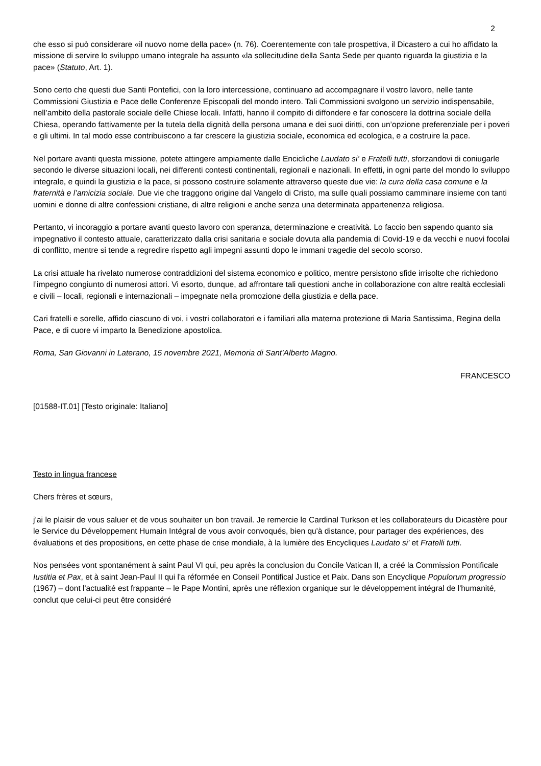2
che esso si può considerare «il nuovo nome della pace» (n. 76). Coerentemente con tale prospettiva, il Dicastero a cui ho affidato la missione di servire lo sviluppo umano integrale ha assunto «la sollecitudine della Santa Sede per quanto riguarda la giustizia e la pace» (Statuto, Art. 1).
Sono certo che questi due Santi Pontefici, con la loro intercessione, continuano ad accompagnare il vostro lavoro, nelle tante Commissioni Giustizia e Pace delle Conferenze Episcopali del mondo intero. Tali Commissioni svolgono un servizio indispensabile, nell’ambito della pastorale sociale delle Chiese locali. Infatti, hanno il compito di diffondere e far conoscere la dottrina sociale della Chiesa, operando fattivamente per la tutela della dignità della persona umana e dei suoi diritti, con un’opzione preferenziale per i poveri e gli ultimi. In tal modo esse contribuiscono a far crescere la giustizia sociale, economica ed ecologica, e a costruire la pace.
Nel portare avanti questa missione, potete attingere ampiamente dalle Encicliche Laudato si’ e Fratelli tutti, sforzandovi di coniugarle secondo le diverse situazioni locali, nei differenti contesti continentali, regionali e nazionali. In effetti, in ogni parte del mondo lo sviluppo integrale, e quindi la giustizia e la pace, si possono costruire solamente attraverso queste due vie: la cura della casa comune e la fraternità e l’amicizia sociale. Due vie che traggono origine dal Vangelo di Cristo, ma sulle quali possiamo camminare insieme con tanti uomini e donne di altre confessioni cristiane, di altre religioni e anche senza una determinata appartenenza religiosa.
Pertanto, vi incoraggio a portare avanti questo lavoro con speranza, determinazione e creatività. Lo faccio ben sapendo quanto sia impegnativo il contesto attuale, caratterizzato dalla crisi sanitaria e sociale dovuta alla pandemia di Covid-19 e da vecchi e nuovi focolai di conflitto, mentre si tende a regredire rispetto agli impegni assunti dopo le immani tragedie del secolo scorso.
La crisi attuale ha rivelato numerose contraddizioni del sistema economico e politico, mentre persistono sfide irrisolte che richiedono l’impegno congiunto di numerosi attori. Vi esorto, dunque, ad affrontare tali questioni anche in collaborazione con altre realtà ecclesiali e civili – locali, regionali e internazionali – impegnate nella promozione della giustizia e della pace.
Cari fratelli e sorelle, affido ciascuno di voi, i vostri collaboratori e i familiari alla materna protezione di Maria Santissima, Regina della Pace, e di cuore vi imparto la Benedizione apostolica.
Roma, San Giovanni in Laterano, 15 novembre 2021, Memoria di Sant’Alberto Magno.
FRANCESCO
[01588-IT.01] [Testo originale: Italiano]
Testo in lingua francese
Chers frères et sœurs,
j’ai le plaisir de vous saluer et de vous souhaiter un bon travail. Je remercie le Cardinal Turkson et les collaborateurs du Dicastère pour le Service du Développement Humain Intégral de vous avoir convoqués, bien qu'à distance, pour partager des expériences, des évaluations et des propositions, en cette phase de crise mondiale, à la lumière des Encycliques Laudato si' et Fratelli tutti.
Nos pensées vont spontanément à saint Paul VI qui, peu après la conclusion du Concile Vatican II, a créé la Commission Pontificale Iustitia et Pax, et à saint Jean-Paul II qui l'a réformée en Conseil Pontifical Justice et Paix. Dans son Encyclique Populorum progressio (1967) – dont l'actualité est frappante – le Pape Montini, après une réflexion organique sur le développement intégral de l'humanité, conclut que celui-ci peut être considéré